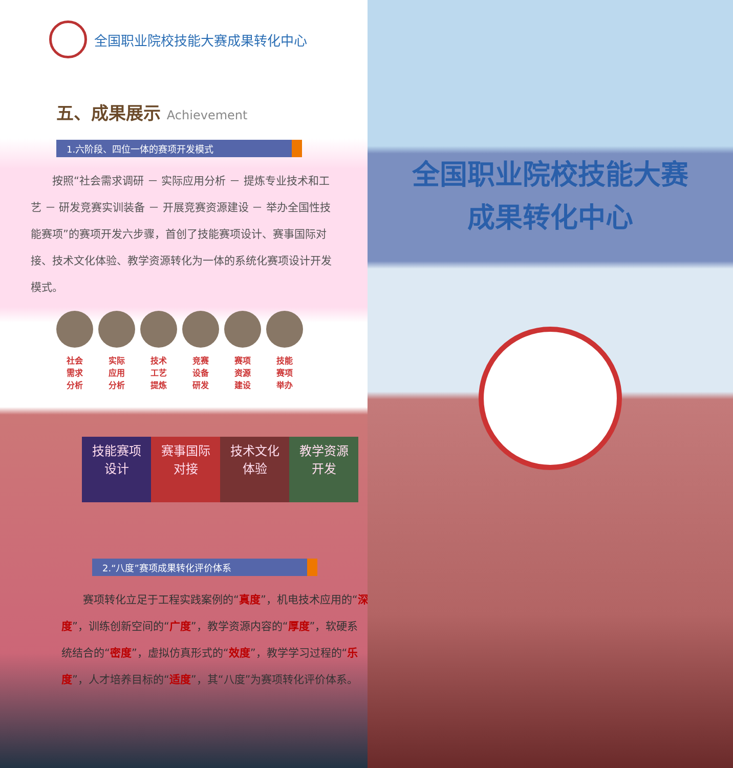全国职业院校技能大赛成果转化中心
五、成果展示 Achievement
1.六阶段、四位一体的赛项开发模式
按照“社会需求调研 － 实际应用分析 － 提炼专业技术和工艺 － 研发竞赛实训装备 － 开展竞赛资源建设 － 举办全国性技能赛项”的赛项开发六步骤，首创了技能赛项设计、赛事国际对接、技术文化体验、教学资源转化为一体的系统化赛项设计开发模式。
社会
需求
分析
实际
应用
分析
技术
工艺
提炼
竞赛
设备
研发
赛项
资源
建设
技能
赛项
举办
技能赛项
设计
赛事国际
对接
技术文化
体验
教学资源
开发
2.“八度”赛项成果转化评价体系
赛项转化立足于工程实践案例的“真度”，机电技术应用的“深度”，训练创新空间的“广度”，教学资源内容的“厚度”，软硬系统结合的“密度”，虚拟仿真形式的“效度”，教学学习过程的“乐度”，人才培养目标的“适度”，其“八度”为赛项转化评价体系。
全国职业院校技能大赛
成果转化中心